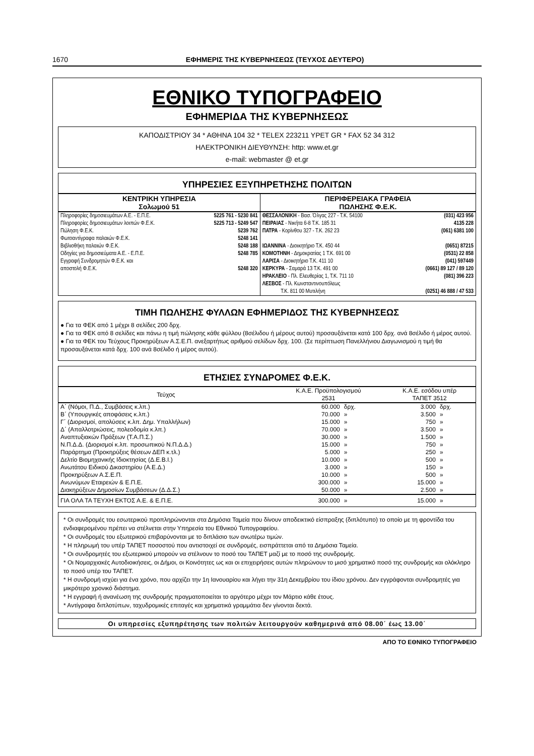1670 ΕΦΗΜΕΡΙΣ ΤΗΣ ΚΥΒΕΡΝΗΣΕΩΣ (ΤΕΥΧΟΣ ΔΕΥΤΕΡΟ)
ΕΘΝΙΚΟ ΤΥΠΟΓΡΑΦΕΙΟ
ΕΦΗΜΕΡΙΔΑ ΤΗΣ ΚΥΒΕΡΝΗΣΕΩΣ
ΚΑΠΟΔΙΣΤΡΙΟΥ 34 * ΑΘΗΝΑ 104 32 * TELEX 223211 YPET GR * FAX 52 34 312
ΗΛΕΚΤΡΟΝΙΚΗ ΔΙΕΥΘΥΝΣΗ: http: www.et.gr
e-mail: webmaster @ et.gr
ΥΠΗΡΕΣΙΕΣ ΕΞΥΠΗΡΕΤΗΣΗΣ ΠΟΛΙΤΩΝ
| ΚΕΝΤΡΙΚΗ ΥΠΗΡΕΣΙΑ Σολωμού 51 | | ΠΕΡΙΦΕΡΕΙΑΚΑ ΓΡΑΦΕΙΑ ΠΩΛΗΣΗΣ Φ.Ε.Κ. | |
| --- | --- | --- | --- |
| Πληροφορίες δημοσιευμάτων Α.Ε. - Ε.Π.Ε. | 5225 761 - 5230 841 | ΘΕΣΣΑΛΟΝΙΚΗ - Βασ. Όλγας 227 - Τ.Κ. 54100 | (031) 423 956 |
| Πληροφορίες δημοσιευμάτων λοιπών Φ.Ε.Κ. | 5225 713 - 5249 547 | ΠΕΙΡΑΙΑΣ - Νικήτα 6-8 Τ.Κ. 185 31 | 4135 228 |
| Πώληση Φ.Ε.Κ. | 5239 762 | ΠΑΤΡΑ - Κορίνθου 327 - Τ.Κ. 262 23 | (061) 6381 100 |
| Φωτοαντίγραφα παλαιών Φ.Ε.Κ. | 5248 141 | | |
| Βιβλιοθήκη παλαιών Φ.Ε.Κ. | 5248 188 | ΙΩΑΝΝΙΝΑ - Διοικητήριο Τ.Κ. 450 44 | (0651) 87215 |
| Οδηγίες για δημοσιεύματα Α.Ε. - Ε.Π.Ε. | 5248 785 | ΚΟΜΟΤΗΝΗ - Δημοκρατίας 1 Τ.Κ. 691 00 | (0531) 22 858 |
| Εγγραφή Συνδρομητών Φ.Ε.Κ. και | | ΛΑΡΙΣΑ - Διοικητήριο Τ.Κ. 411 10 | (041) 597449 |
| αποστολή Φ.Ε.Κ. | 5248 320 | ΚΕΡΚΥΡΑ - Σαμαρά 13 Τ.Κ. 491 00 | (0661) 89 127 / 89 120 |
| | | ΗΡΑΚΛΕΙΟ - Πλ. Ελευθερίας 1, Τ.Κ. 711 10 | (081) 396 223 |
| | | ΛΕΣΒΟΣ - Πλ. Κωνσταντινουπόλεως Τ.Κ. 811 00 Μυτιλήνη | (0251) 46 888 / 47 533 |
ΤΙΜΗ ΠΩΛΗΣΗΣ ΦΥΛΛΩΝ ΕΦΗΜΕΡΙΔΟΣ ΤΗΣ ΚΥΒΕΡΝΗΣΕΩΣ
● Για τα ΦΕΚ από 1 μέχρι 8 σελίδες 200 δρχ.
● Για τα ΦΕΚ από 8 σελίδες και πάνω η τιμή πώλησης κάθε φύλλου (8σέλιδου ή μέρους αυτού) προσαυξάνεται κατά 100 δρχ. ανά 8σέλιδο ή μέρος αυτού.
● Για τα ΦΕΚ του Τεύχους Προκηρύξεων Α.Σ.Ε.Π. ανεξαρτήτως αριθμού σελίδων δρχ. 100. (Σε περίπτωση Πανελλήνιου Διαγωνισμού η τιμή θα προσαυξάνεται κατά δρχ. 100 ανά 8σέλιδο ή μέρος αυτού).
ΕΤΗΣΙΕΣ ΣΥΝΔΡΟΜΕΣ Φ.Ε.Κ.
| Τεύχος | Κ.Α.Ε. Προϋπολογισμού 2531 | | Κ.Α.Ε. εσόδου υπέρ ΤΑΠΕΤ 3512 | |
| --- | --- | --- | --- | --- |
| Α΄ (Νόμοι, Π.Δ., Συμβάσεις κ.λπ.) | 60.000 | δρχ. | 3.000 | δρχ. |
| Β΄ (Υπουργικές αποφάσεις κ.λπ.) | 70.000 | » | 3.500 | » |
| Γ΄ (Διορισμοί, απολύσεις κ.λπ. Δημ. Υπαλλήλων) | 15.000 | » | 750 | » |
| Δ΄ (Απαλλοτριώσεις, πολεοδομία κ.λπ.) | 70.000 | » | 3.500 | » |
| Αναπτυξιακών Πράξεων (Τ.Α.Π.Σ.) | 30.000 | » | 1.500 | » |
| Ν.Π.Δ.Δ. (Διορισμοί κ.λπ. προσωπικού Ν.Π.Δ.Δ.) | 15.000 | » | 750 | » |
| Παράρτημα (Προκηρύξεις θέσεων ΔΕΠ κ.τλ.) | 5.000 | » | 250 | » |
| Δελτίο Βιομηχανικής Ιδιοκτησίας (Δ.Ε.Β.Ι.) | 10.000 | » | 500 | » |
| Ανωτάτου Ειδικού Δικαστηρίου (Α.Ε.Δ.) | 3.000 | » | 150 | » |
| Προκηρύξεων Α.Σ.Ε.Π. | 10.000 | » | 500 | » |
| Ανωνύμων Εταιρειών & Ε.Π.Ε. | 300.000 | » | 15.000 | » |
| Διακηρύξεων Δημοσίων Συμβάσεων (Δ.Δ.Σ.) | 50.000 | » | 2.500 | » |
| ΓΙΑ ΟΛΑ ΤΑ ΤΕΥΧΗ ΕΚΤΟΣ Α.Ε. & Ε.Π.Ε. | 300.000 | » | 15.000 | » |
* Οι συνδρομές του εσωτερικού προπληρώνονται στα Δημόσια Ταμεία που δίνουν αποδεικτικό είσπραξης (διπλότυπο) το οποίο με τη φροντίδα του ενδιαφερομένου πρέπει να στέλνεται στην Υπηρεσία του Εθνικού Τυπογραφείου.
* Οι συνδρομές του εξωτερικού επιβαρύνονται με το διπλάσιο των ανωτέρω τιμών.
* Η πληρωμή του υπέρ ΤΑΠΕΤ ποσοστού που αντιστοιχεί σε συνδρομές, εισπράττεται από τα Δημόσια Ταμεία.
* Οι συνδρομητές του εξωτερικού μπορούν να στέλνουν το ποσό του ΤΑΠΕΤ μαζί με το ποσό της συνδρομής.
* Οι Νομαρχιακές Αυτοδιοικήσεις, οι Δήμοι, οι Κοινότητες ως και οι επιχειρήσεις αυτών πληρώνουν το μισό χρηματικό ποσό της συνδρομής και ολόκληρο το ποσό υπέρ του ΤΑΠΕΤ.
* Η συνδρομή ισχύει για ένα χρόνο, που αρχίζει την 1η Ιανουαρίου και λήγει την 31η Δεκεμβρίου του ίδιου χρόνου. Δεν εγγράφονται συνδρομητές για μικρότερο χρονικό διάστημα.
* Η εγγραφή ή ανανέωση της συνδρομής πραγματοποιείται το αργότερο μέχρι τον Μάρτιο κάθε έτους.
* Αντίγραφα διπλοτύπων, ταχυδρομικές επιταγές και χρηματικά γραμμάτια δεν γίνονται δεκτά.
Οι υπηρεσίες εξυπηρέτησης των πολιτών λειτουργούν καθημερινά από 08.00΄ έως 13.00΄
ΑΠΟ ΤΟ ΕΘΝΙΚΟ ΤΥΠΟΓΡΑΦΕΙΟ